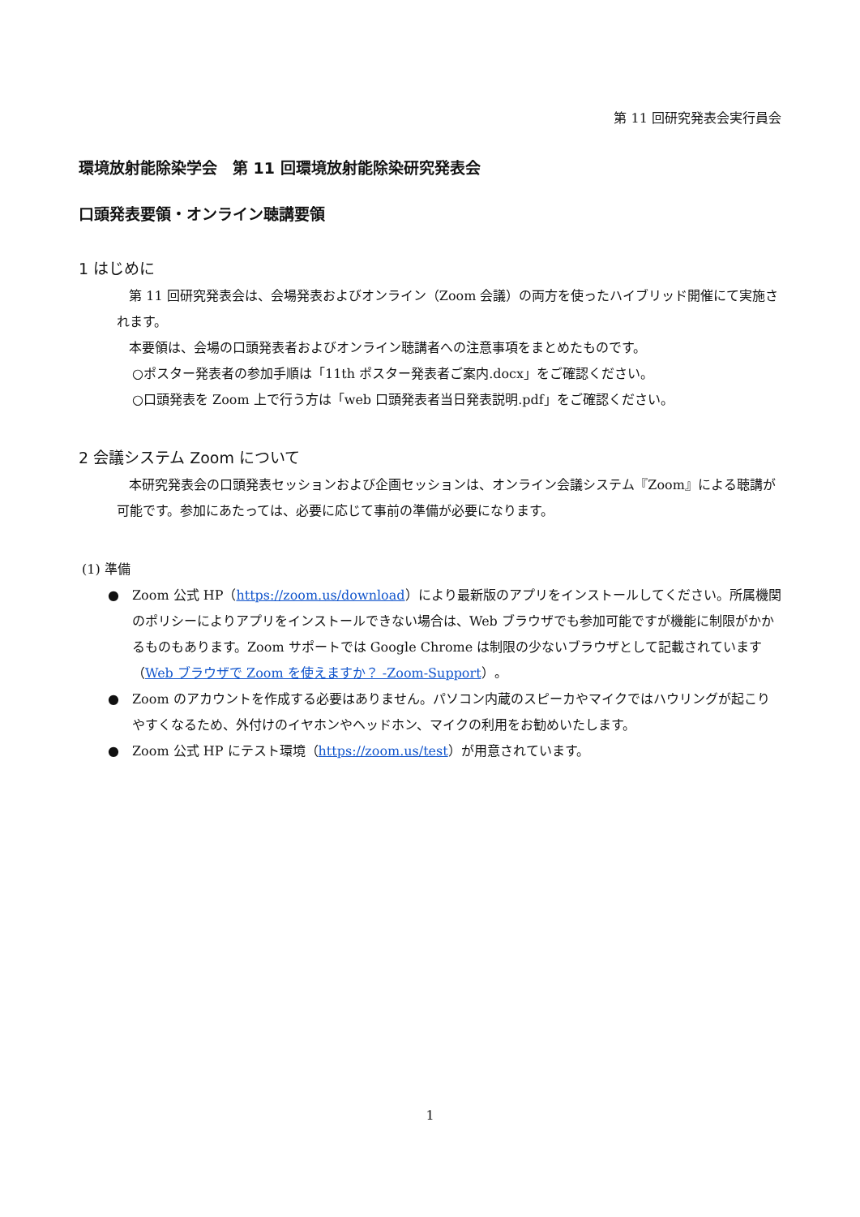第 11 回研究発表会実行員会
環境放射能除染学会　第 11 回環境放射能除染研究発表会
口頭発表要領・オンライン聴講要領
1 はじめに
第 11 回研究発表会は、会場発表およびオンライン（Zoom 会議）の両方を使ったハイブリッド開催にて実施されます。
本要領は、会場の口頭発表者およびオンライン聴講者への注意事項をまとめたものです。
○ポスター発表者の参加手順は「11th ポスター発表者ご案内.docx」をご確認ください。
○口頭発表を Zoom 上で行う方は「web 口頭発表者当日発表説明.pdf」をご確認ください。
2 会議システム Zoom について
本研究発表会の口頭発表セッションおよび企画セッションは、オンライン会議システム『Zoom』による聴講が可能です。参加にあたっては、必要に応じて事前の準備が必要になります。
(1) 準備
● Zoom 公式 HP（https://zoom.us/download）により最新版のアプリをインストールしてください。所属機関のポリシーによりアプリをインストールできない場合は、Web ブラウザでも参加可能ですが機能に制限がかかるものもあります。Zoom サポートでは Google Chrome は制限の少ないブラウザとして記載されています（Web ブラウザで Zoom を使えますか？ -Zoom-Support）。
● Zoom のアカウントを作成する必要はありません。パソコン内蔵のスピーカやマイクではハウリングが起こりやすくなるため、外付けのイヤホンやヘッドホン、マイクの利用をお勧めいたします。
● Zoom 公式 HP にテスト環境（https://zoom.us/test）が用意されています。
1